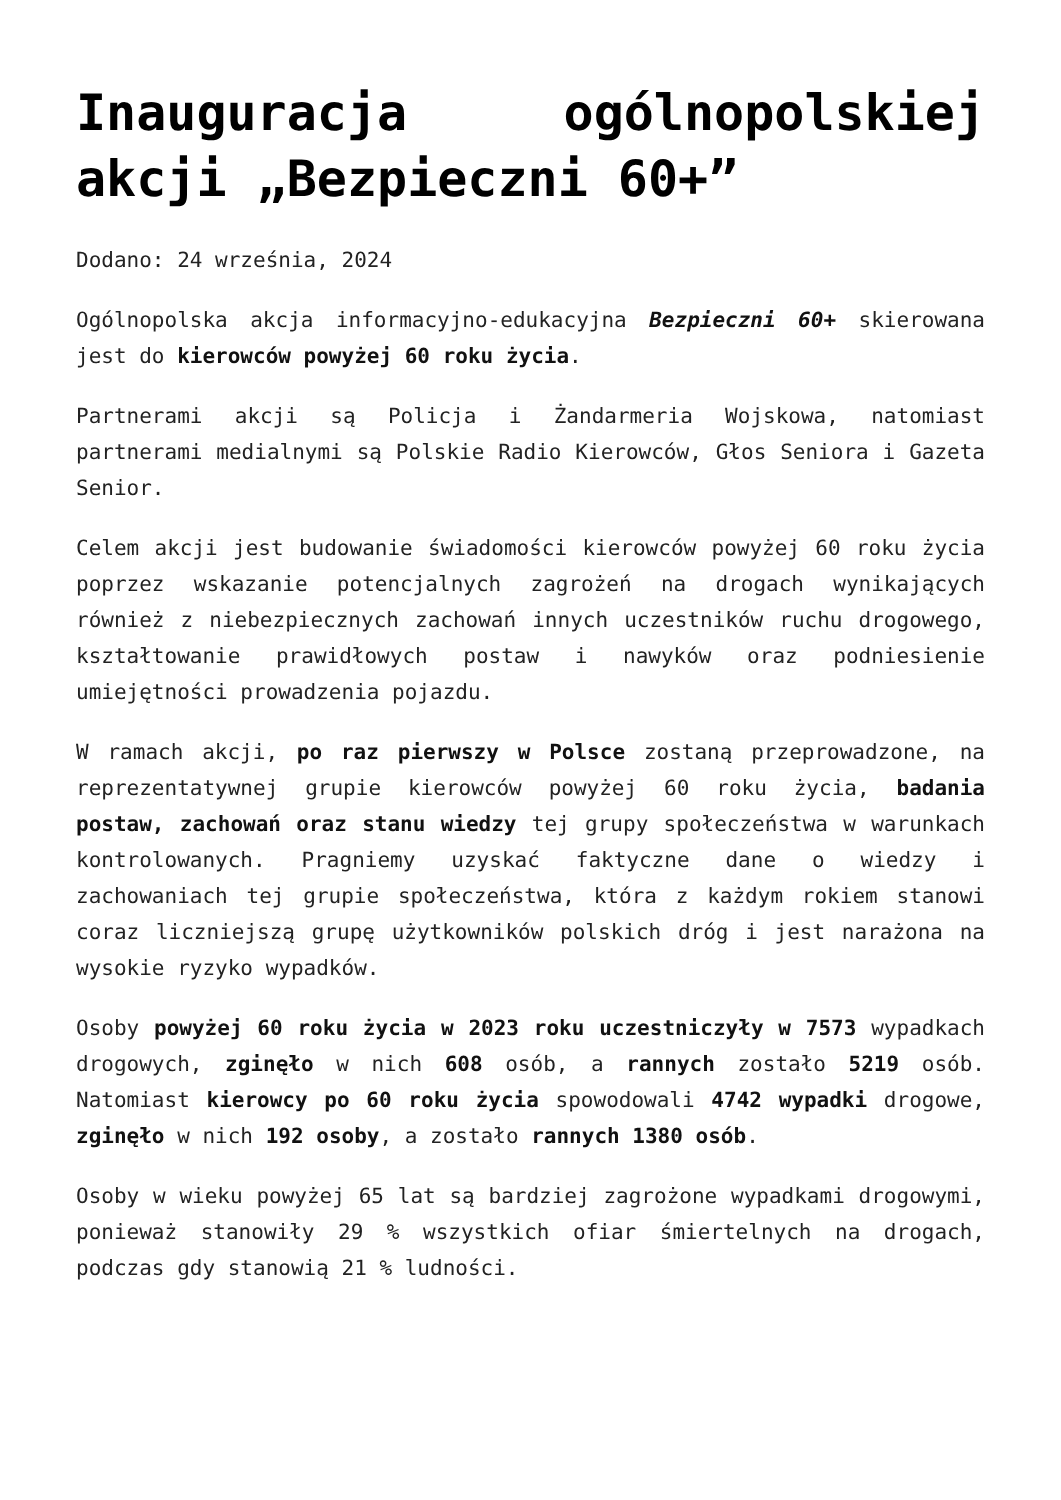Inauguracja ogólnopolskiej akcji „Bezpieczni 60+”
Dodano: 24 września, 2024
Ogólnopolska akcja informacyjno-edukacyjna Bezpieczni 60+ skierowana jest do kierowców powyżej 60 roku życia.
Partnerami akcji są Policja i Żandarmeria Wojskowa, natomiast partnerami medialnymi są Polskie Radio Kierowców, Głos Seniora i Gazeta Senior.
Celem akcji jest budowanie świadomości kierowców powyżej 60 roku życia poprzez wskazanie potencjalnych zagrożeń na drogach wynikających również z niebezpiecznych zachowań innych uczestników ruchu drogowego, kształtowanie prawidłowych postaw i nawyków oraz podniesienie umiejętności prowadzenia pojazdu.
W ramach akcji, po raz pierwszy w Polsce zostaną przeprowadzone, na reprezentatywnej grupie kierowców powyżej 60 roku życia, badania postaw, zachowań oraz stanu wiedzy tej grupy społeczeństwa w warunkach kontrolowanych. Pragniemy uzyskać faktyczne dane o wiedzy i zachowaniach tej grupie społeczeństwa, która z każdym rokiem stanowi coraz liczniejszą grupę użytkowników polskich dróg i jest narażona na wysokie ryzyko wypadków.
Osoby powyżej 60 roku życia w 2023 roku uczestniczyły w 7573 wypadkach drogowych, zginęło w nich 608 osób, a rannych zostało 5219 osób. Natomiast kierowcy po 60 roku życia spowodowali 4742 wypadki drogowe, zginęło w nich 192 osoby, a zostało rannych 1380 osób.
Osoby w wieku powyżej 65 lat są bardziej zagrożone wypadkami drogowymi, ponieważ stanowiły 29 % wszystkich ofiar śmiertelnych na drogach, podczas gdy stanowią 21 % ludności.